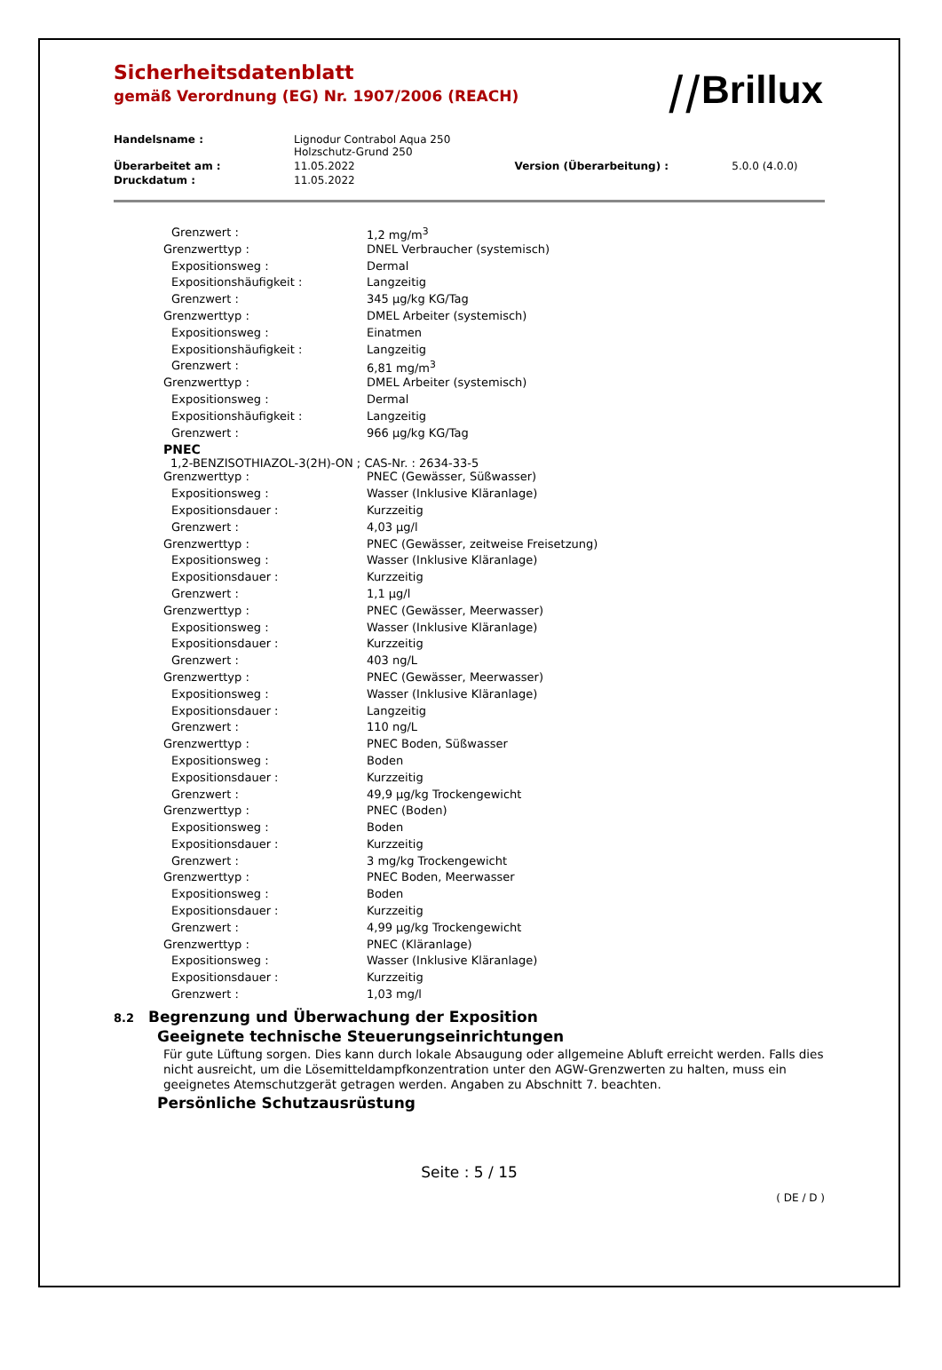Sicherheitsdatenblatt
gemäß Verordnung (EG) Nr. 1907/2006 (REACH)
⧸⧸Brillux
| Handelsname : | Lignodur Contrabol Aqua 250 Holzschutz-Grund 250 | | |
| Überarbeitet am : | 11.05.2022 | Version (Überarbeitung) : | 5.0.0 (4.0.0) |
| Druckdatum : | 11.05.2022 | | |
| Grenzwert : | 1,2 mg/m<sup>3</sup> |
| Grenzwerttyp : | DNEL Verbraucher (systemisch) |
| Expositionsweg : | Dermal |
| Expositionshäufigkeit : | Langzeitig |
| Grenzwert : | 345 µg/kg KG/Tag |
| Grenzwerttyp : | DMEL Arbeiter (systemisch) |
| Expositionsweg : | Einatmen |
| Expositionshäufigkeit : | Langzeitig |
| Grenzwert : | 6,81 mg/m<sup>3</sup> |
| Grenzwerttyp : | DMEL Arbeiter (systemisch) |
| Expositionsweg : | Dermal |
| Expositionshäufigkeit : | Langzeitig |
| Grenzwert : | 966 µg/kg KG/Tag |
PNEC
1,2-BENZISOTHIAZOL-3(2H)-ON ; CAS-Nr. : 2634-33-5
| Grenzwerttyp : | PNEC (Gewässer, Süßwasser) |
| Expositionsweg : | Wasser (Inklusive Kläranlage) |
| Expositionsdauer : | Kurzzeitig |
| Grenzwert : | 4,03 µg/l |
| Grenzwerttyp : | PNEC (Gewässer, zeitweise Freisetzung) |
| Expositionsweg : | Wasser (Inklusive Kläranlage) |
| Expositionsdauer : | Kurzzeitig |
| Grenzwert : | 1,1 µg/l |
| Grenzwerttyp : | PNEC (Gewässer, Meerwasser) |
| Expositionsweg : | Wasser (Inklusive Kläranlage) |
| Expositionsdauer : | Kurzzeitig |
| Grenzwert : | 403 ng/L |
| Grenzwerttyp : | PNEC (Gewässer, Meerwasser) |
| Expositionsweg : | Wasser (Inklusive Kläranlage) |
| Expositionsdauer : | Langzeitig |
| Grenzwert : | 110 ng/L |
| Grenzwerttyp : | PNEC Boden, Süßwasser |
| Expositionsweg : | Boden |
| Expositionsdauer : | Kurzzeitig |
| Grenzwert : | 49,9 µg/kg Trockengewicht |
| Grenzwerttyp : | PNEC (Boden) |
| Expositionsweg : | Boden |
| Expositionsdauer : | Kurzzeitig |
| Grenzwert : | 3 mg/kg Trockengewicht |
| Grenzwerttyp : | PNEC Boden, Meerwasser |
| Expositionsweg : | Boden |
| Expositionsdauer : | Kurzzeitig |
| Grenzwert : | 4,99 µg/kg Trockengewicht |
| Grenzwerttyp : | PNEC (Kläranlage) |
| Expositionsweg : | Wasser (Inklusive Kläranlage) |
| Expositionsdauer : | Kurzzeitig |
| Grenzwert : | 1,03 mg/l |
8.2 Begrenzung und Überwachung der Exposition
Geeignete technische Steuerungseinrichtungen
Für gute Lüftung sorgen. Dies kann durch lokale Absaugung oder allgemeine Abluft erreicht werden. Falls dies nicht ausreicht, um die Lösemitteldampfkonzentration unter den AGW-Grenzwerten zu halten, muss ein geeignetes Atemschutzgerät getragen werden. Angaben zu Abschnitt 7. beachten.
Persönliche Schutzausrüstung
Seite : 5 / 15
( DE / D )